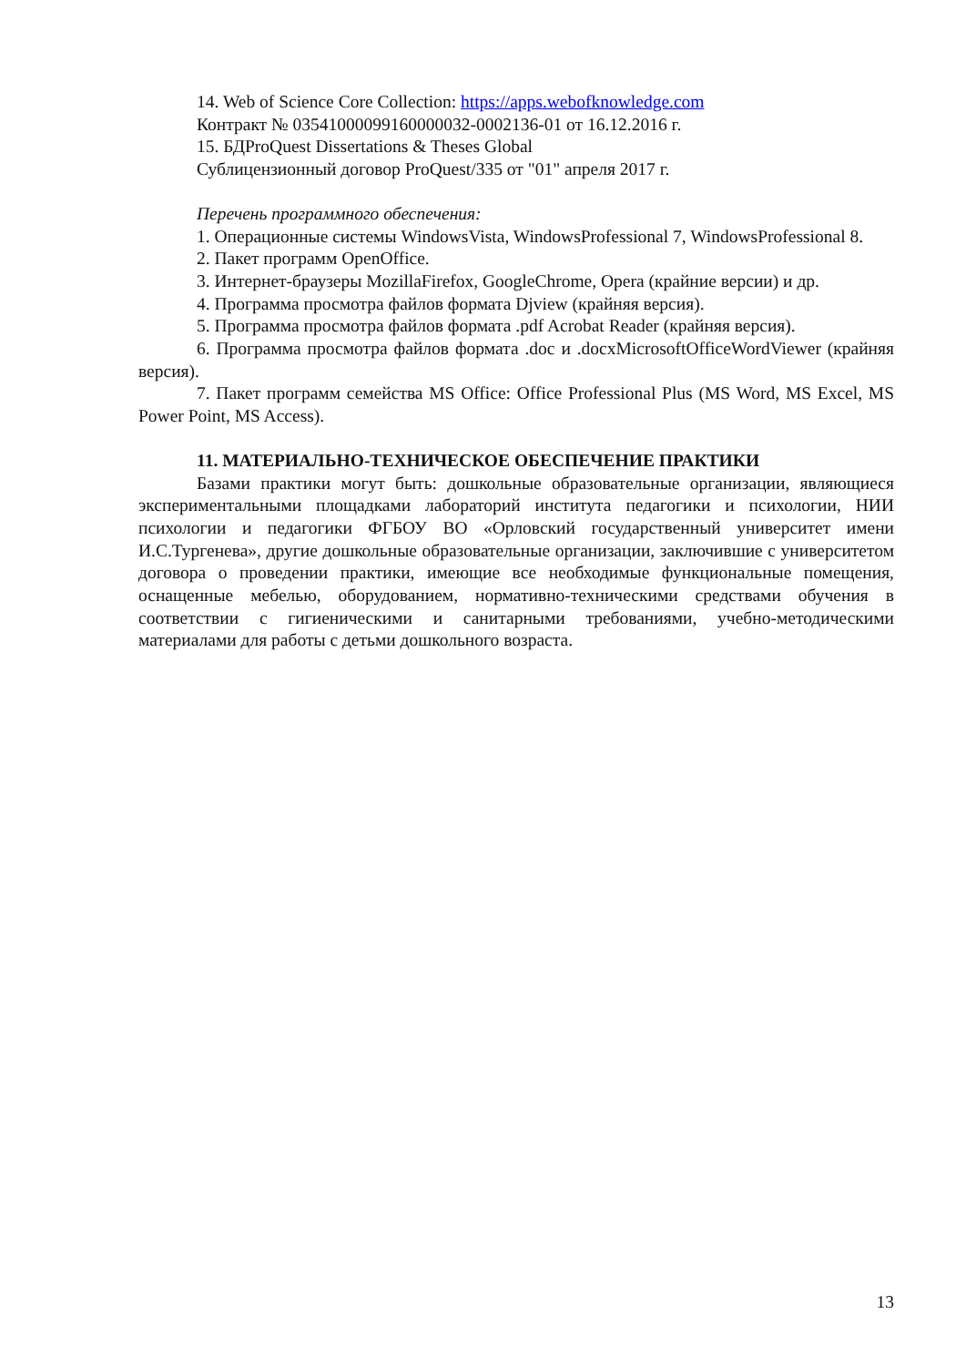14. Web of Science Core Collection: https://apps.webofknowledge.com
Контракт № 03541000099160000032-0002136-01 от 16.12.2016 г.
15. БДProQuest Dissertations & Theses Global
Сублицензионный договор ProQuest/335 от "01" апреля 2017 г.
Перечень программного обеспечения:
1. Операционные системы WindowsVista, WindowsProfessional 7, WindowsProfessional 8.
2. Пакет программ OpenOffice.
3. Интернет-браузеры MozillaFirefox, GoogleChrome, Opera (крайние версии) и др.
4. Программа просмотра файлов формата Djview (крайняя версия).
5. Программа просмотра файлов формата .pdf Acrobat Reader (крайняя версия).
6. Программа просмотра файлов формата .doc и .docxMicrosoftOfficeWordViewer (крайняя версия).
7. Пакет программ семейства MS Office: Office Professional Plus (MS Word, MS Excel, MS Power Point, MS Access).
11. МАТЕРИАЛЬНО-ТЕХНИЧЕСКОЕ ОБЕСПЕЧЕНИЕ ПРАКТИКИ
Базами практики могут быть: дошкольные образовательные организации, являющиеся экспериментальными площадками лабораторий института педагогики и психологии, НИИ психологии и педагогики ФГБОУ ВО «Орловский государственный университет имени И.С.Тургенева», другие дошкольные образовательные организации, заключившие с университетом договора о проведении практики, имеющие все необходимые функциональные помещения, оснащенные мебелью, оборудованием, нормативно-техническими средствами обучения в соответствии с гигиеническими и санитарными требованиями, учебно-методическими материалами для работы с детьми дошкольного возраста.
13